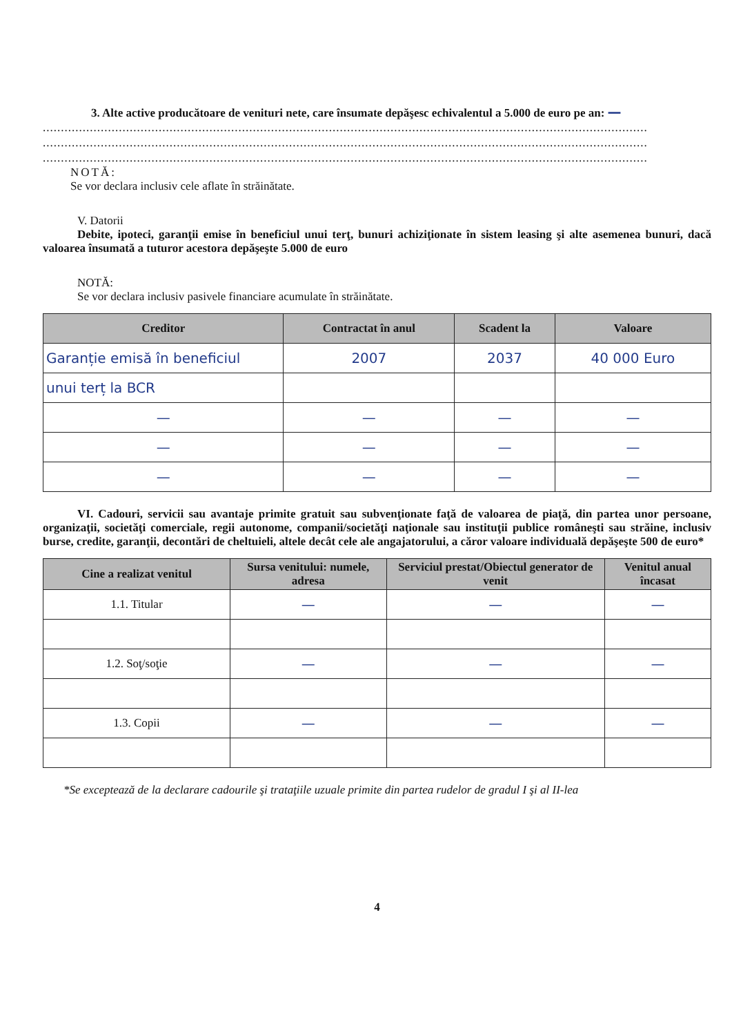3. Alte active producătoare de venituri nete, care însumate depăşesc echivalentul a 5.000 de euro pe an: —
.......................................................................................................................................................................
.......................................................................................................................................................................
.......................................................................................................................................................................
NOTĂ:
Se vor declara inclusiv cele aflate în străinătate.
V. Datorii
Debite, ipoteci, garanţii emise în beneficiul unui terţ, bunuri achiziţionate în sistem leasing şi alte asemenea bunuri, dacă valoarea însumată a tuturor acestora depăşeşte 5.000 de euro
NOTĂ:
Se vor declara inclusiv pasivele financiare acumulate în străinătate.
| Creditor | Contractat în anul | Scadent la | Valoare |
| --- | --- | --- | --- |
| Garanție emisă în beneficiul | 2007 | 2037 | 40 000 Euro |
| unui terț la BCR | | | |
| — | — | — | — |
| — | — | — | — |
| — | — | — | — |
VI. Cadouri, servicii sau avantaje primite gratuit sau subvenţionate faţă de valoarea de piaţă, din partea unor persoane, organizaţii, societăţi comerciale, regii autonome, companii/societăţi naţionale sau instituţii publice româneşti sau străine, inclusiv burse, credite, garanţii, decontări de cheltuieli, altele decât cele ale angajatorului, a căror valoare individuală depăşeşte 500 de euro*
| Cine a realizat venitul | Sursa venitului: numele, adresa | Serviciul prestat/Obiectul generator de venit | Venitul anual încasat |
| --- | --- | --- | --- |
| 1.1. Titular | — | — | — |
| 1.2. Soţ/soţie | — | — | — |
| 1.3. Copii | — | — | — |
*Se exceptează de la declarare cadourile şi trataţiile uzuale primite din partea rudelor de gradul I şi al II-lea
4